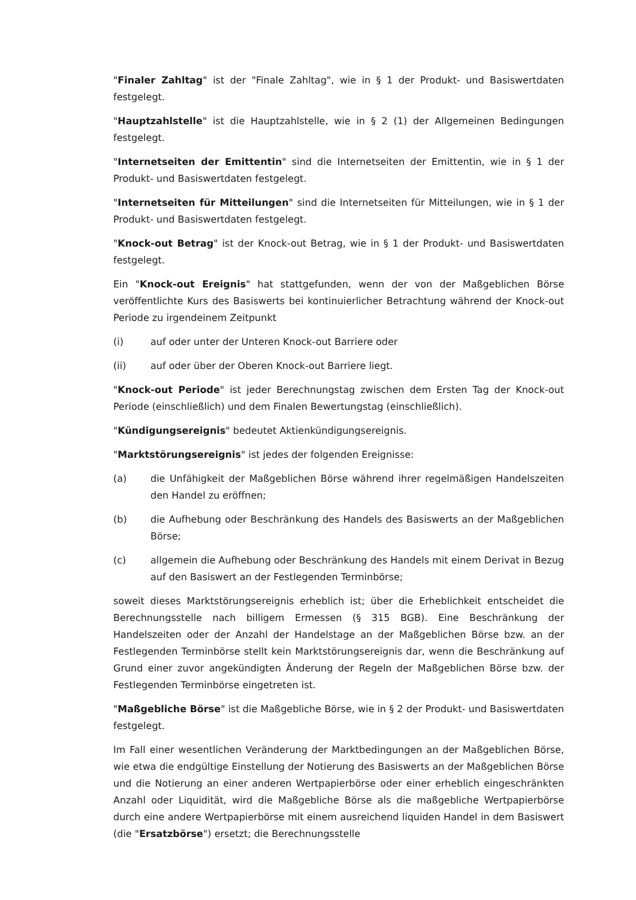"Finaler Zahltag" ist der "Finale Zahltag", wie in § 1 der Produkt- und Basiswertdaten festgelegt.
"Hauptzahlstelle" ist die Hauptzahlstelle, wie in § 2 (1) der Allgemeinen Bedingungen festgelegt.
"Internetseiten der Emittentin" sind die Internetseiten der Emittentin, wie in § 1 der Produkt- und Basiswertdaten festgelegt.
"Internetseiten für Mitteilungen" sind die Internetseiten für Mitteilungen, wie in § 1 der Produkt- und Basiswertdaten festgelegt.
"Knock-out Betrag" ist der Knock-out Betrag, wie in § 1 der Produkt- und Basiswertdaten festgelegt.
Ein "Knock-out Ereignis" hat stattgefunden, wenn der von der Maßgeblichen Börse veröffentlichte Kurs des Basiswerts bei kontinuierlicher Betrachtung während der Knock-out Periode zu irgendeinem Zeitpunkt
(i) auf oder unter der Unteren Knock-out Barriere oder
(ii) auf oder über der Oberen Knock-out Barriere liegt.
"Knock-out Periode" ist jeder Berechnungstag zwischen dem Ersten Tag der Knock-out Periode (einschließlich) und dem Finalen Bewertungstag (einschließlich).
"Kündigungsereignis" bedeutet Aktienkündigungsereignis.
"Marktstörungsereignis" ist jedes der folgenden Ereignisse:
(a) die Unfähigkeit der Maßgeblichen Börse während ihrer regelmäßigen Handelszeiten den Handel zu eröffnen;
(b) die Aufhebung oder Beschränkung des Handels des Basiswerts an der Maßgeblichen Börse;
(c) allgemein die Aufhebung oder Beschränkung des Handels mit einem Derivat in Bezug auf den Basiswert an der Festlegenden Terminbörse;
soweit dieses Marktstörungsereignis erheblich ist; über die Erheblichkeit entscheidet die Berechnungsstelle nach billigem Ermessen (§ 315 BGB). Eine Beschränkung der Handelszeiten oder der Anzahl der Handelstage an der Maßgeblichen Börse bzw. an der Festlegenden Terminbörse stellt kein Marktstörungsereignis dar, wenn die Beschränkung auf Grund einer zuvor angekündigten Änderung der Regeln der Maßgeblichen Börse bzw. der Festlegenden Terminbörse eingetreten ist.
"Maßgebliche Börse" ist die Maßgebliche Börse, wie in § 2 der Produkt- und Basiswertdaten festgelegt.
Im Fall einer wesentlichen Veränderung der Marktbedingungen an der Maßgeblichen Börse, wie etwa die endgültige Einstellung der Notierung des Basiswerts an der Maßgeblichen Börse und die Notierung an einer anderen Wertpapierbörse oder einer erheblich eingeschränkten Anzahl oder Liquidität, wird die Maßgebliche Börse als die maßgebliche Wertpapierbörse durch eine andere Wertpapierbörse mit einem ausreichend liquiden Handel in dem Basiswert (die "Ersatzbörse") ersetzt; die Berechnungsstelle